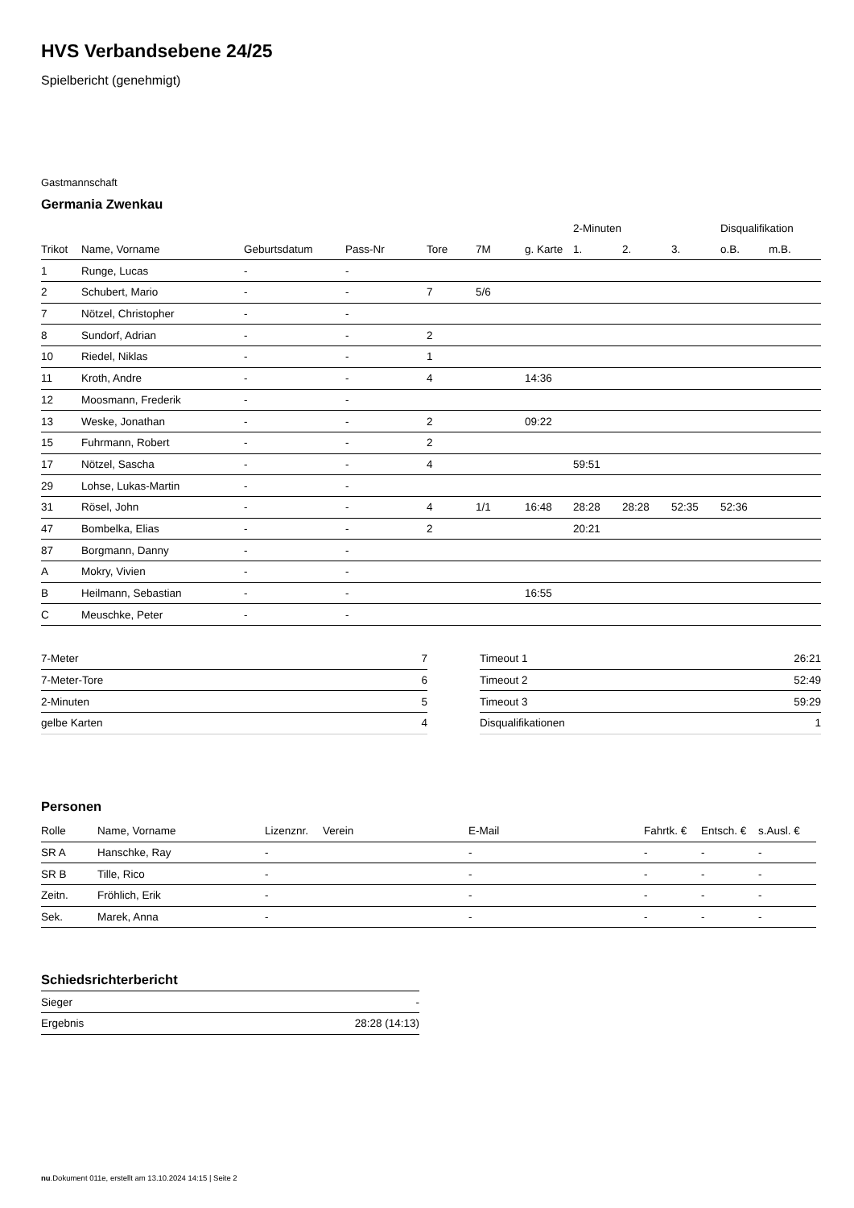HVS Verbandsebene 24/25
Spielbericht (genehmigt)
Gastmannschaft
Germania Zwenkau
| | | | | | | | 2-Minuten | | | Disqualifikation | |
| --- | --- | --- | --- | --- | --- | --- | --- | --- | --- | --- | --- |
| Trikot | Name, Vorname | Geburtsdatum | Pass-Nr | Tore | 7M | g. Karte | 1. | 2. | 3. | o.B. | m.B. |
| 1 | Runge, Lucas | - | - | | | | | | | | |
| 2 | Schubert, Mario | - | - | 7 | 5/6 | | | | | | |
| 7 | Nötzel, Christopher | - | - | | | | | | | | |
| 8 | Sundorf, Adrian | - | - | 2 | | | | | | | |
| 10 | Riedel, Niklas | - | - | 1 | | | | | | | |
| 11 | Kroth, Andre | - | - | 4 | | 14:36 | | | | | |
| 12 | Moosmann, Frederik | - | - | | | | | | | | |
| 13 | Weske, Jonathan | - | - | 2 | | 09:22 | | | | | |
| 15 | Fuhrmann, Robert | - | - | 2 | | | | | | | |
| 17 | Nötzel, Sascha | - | - | 4 | | | 59:51 | | | | |
| 29 | Lohse, Lukas-Martin | - | - | | | | | | | | |
| 31 | Rösel, John | - | - | 4 | 1/1 | 16:48 | 28:28 | 28:28 | 52:35 | 52:36 | |
| 47 | Bombelka, Elias | - | - | 2 | | | 20:21 | | | | |
| 87 | Borgmann, Danny | - | - | | | | | | | | |
| A | Mokry, Vivien | - | - | | | | | | | | |
| B | Heilmann, Sebastian | - | - | | | 16:55 | | | | | |
| C | Meuschke, Peter | - | - | | | | | | | | |
| 7-Meter | 7 |
| 7-Meter-Tore | 6 |
| 2-Minuten | 5 |
| gelbe Karten | 4 |
| Timeout 1 | 26:21 |
| Timeout 2 | 52:49 |
| Timeout 3 | 59:29 |
| Disqualifikationen | 1 |
Personen
| Rolle | Name, Vorname | Lizenznr. | Verein | E-Mail | Fahrtk. € | Entsch. € | s.Ausl. € |
| --- | --- | --- | --- | --- | --- | --- | --- |
| SR A | Hanschke, Ray | - | | - | - | - | - |
| SR B | Tille, Rico | - | | - | - | - | - |
| Zeitn. | Fröhlich, Erik | - | | - | - | - | - |
| Sek. | Marek, Anna | - | | - | - | - | - |
Schiedsrichterbericht
| Sieger | - |
| Ergebnis | 28:28 (14:13) |
nu.Dokument 011e, erstellt am 13.10.2024 14:15 | Seite 2